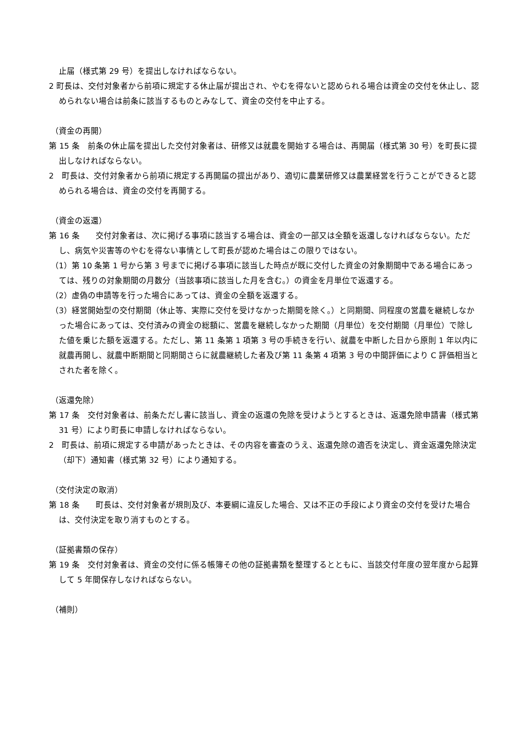止届（様式第 29 号）を提出しなければならない。
2 町長は、交付対象者から前項に規定する休止届が提出され、やむを得ないと認められる場合は資金の交付を休止し、認められない場合は前条に該当するものとみなして、資金の交付を中止する。
（資金の再開）
第 15 条　前条の休止届を提出した交付対象者は、研修又は就農を開始する場合は、再開届（様式第 30 号）を町長に提出しなければならない。
2　町長は、交付対象者から前項に規定する再開届の提出があり、適切に農業研修又は農業経営を行うことができると認められる場合は、資金の交付を再開する。
（資金の返還）
第 16 条　　交付対象者は、次に掲げる事項に該当する場合は、資金の一部又は全額を返還しなければならない。ただし、病気や災害等のやむを得ない事情として町長が認めた場合はこの限りではない。
（1）第 10 条第 1 号から第 3 号までに掲げる事項に該当した時点が既に交付した資金の対象期間中である場合にあっては、残りの対象期間の月数分（当該事項に該当した月を含む。）の資金を月単位で返還する。
（2）虚偽の申請等を行った場合にあっては、資金の全額を返還する。
（3）経営開始型の交付期間（休止等、実際に交付を受けなかった期間を除く。）と同期間、同程度の営農を継続しなかった場合にあっては、交付済みの資金の総額に、営農を継続しなかった期間（月単位）を交付期間（月単位）で除した値を乗じた額を返還する。ただし、第 11 条第 1 項第 3 号の手続きを行い、就農を中断した日から原則 1 年以内に就農再開し、就農中断期間と同期間さらに就農継続した者及び第 11 条第 4 項第 3 号の中間評価により C 評価相当とされた者を除く。
（返還免除）
第 17 条　交付対象者は、前条ただし書に該当し、資金の返還の免除を受けようとするときは、返還免除申請書（様式第 31 号）により町長に申請しなければならない。
2　町長は、前項に規定する申請があったときは、その内容を審査のうえ、返還免除の適否を決定し、資金返還免除決定（却下）通知書（様式第 32 号）により通知する。
（交付決定の取消）
第 18 条　　町長は、交付対象者が規則及び、本要綱に違反した場合、又は不正の手段により資金の交付を受けた場合は、交付決定を取り消すものとする。
（証拠書類の保存）
第 19 条　交付対象者は、資金の交付に係る帳簿その他の証拠書類を整理するとともに、当該交付年度の翌年度から起算して 5 年間保存しなければならない。
（補則）